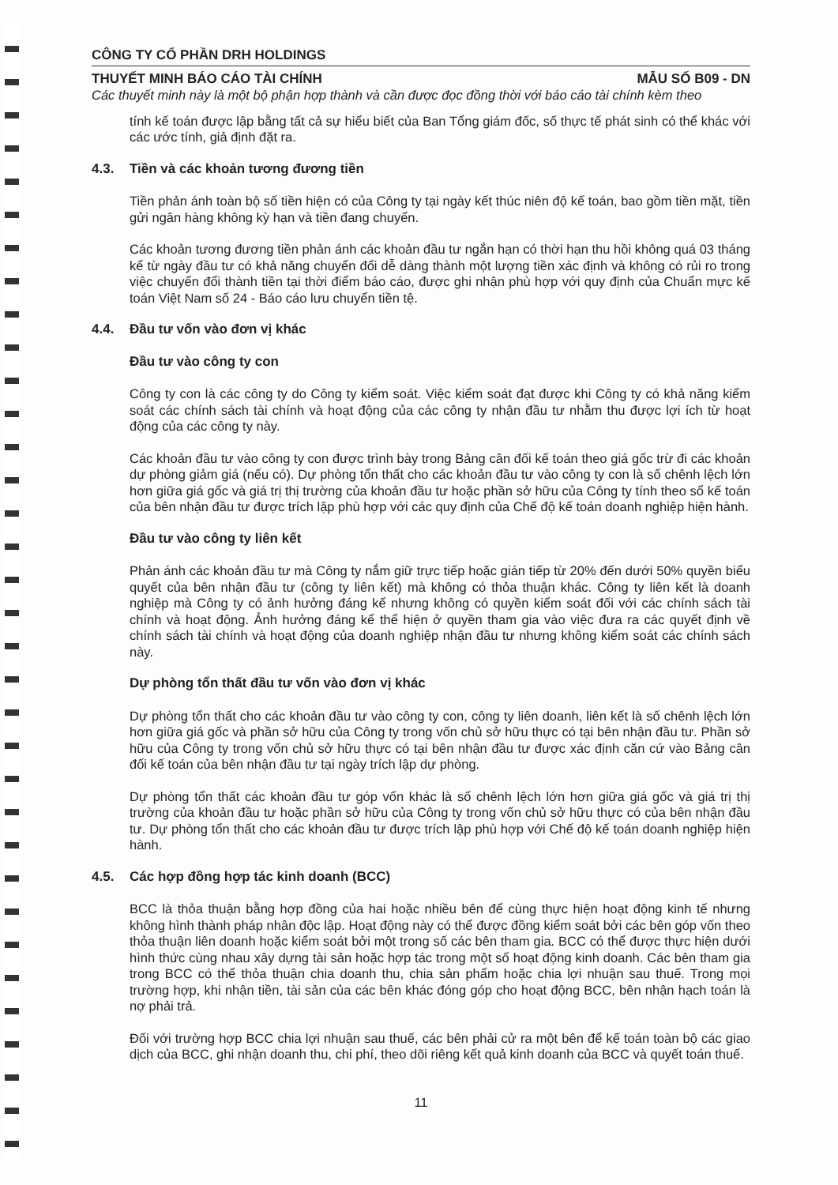CÔNG TY CỔ PHẦN DRH HOLDINGS
THUYẾT MINH BÁO CÁO TÀI CHÍNH MẪU SỐ B09 - DN
Các thuyết minh này là một bộ phận hợp thành và cần được đọc đồng thời với báo cáo tài chính kèm theo
tính kế toán được lập bằng tất cả sự hiểu biết của Ban Tổng giám đốc, số thực tế phát sinh có thể khác với các ước tính, giả định đặt ra.
4.3. Tiền và các khoản tương đương tiền
Tiền phản ánh toàn bộ số tiền hiện có của Công ty tại ngày kết thúc niên độ kế toán, bao gồm tiền mặt, tiền gửi ngân hàng không kỳ hạn và tiền đang chuyển.
Các khoản tương đương tiền phản ánh các khoản đầu tư ngắn hạn có thời hạn thu hồi không quá 03 tháng kể từ ngày đầu tư có khả năng chuyển đổi dễ dàng thành một lượng tiền xác định và không có rủi ro trong việc chuyển đổi thành tiền tại thời điểm báo cáo, được ghi nhận phù hợp với quy định của Chuẩn mực kế toán Việt Nam số 24 - Báo cáo lưu chuyển tiền tệ.
4.4. Đầu tư vốn vào đơn vị khác
Đầu tư vào công ty con
Công ty con là các công ty do Công ty kiểm soát. Việc kiểm soát đạt được khi Công ty có khả năng kiểm soát các chính sách tài chính và hoạt động của các công ty nhận đầu tư nhằm thu được lợi ích từ hoạt động của các công ty này.
Các khoản đầu tư vào công ty con được trình bày trong Bảng cân đối kế toán theo giá gốc trừ đi các khoản dự phòng giảm giá (nếu có). Dự phòng tổn thất cho các khoản đầu tư vào công ty con là số chênh lệch lớn hơn giữa giá gốc và giá trị thị trường của khoản đầu tư hoặc phần sở hữu của Công ty tính theo sổ kế toán của bên nhận đầu tư được trích lập phù hợp với các quy định của Chế độ kế toán doanh nghiệp hiện hành.
Đầu tư vào công ty liên kết
Phản ánh các khoản đầu tư mà Công ty nắm giữ trực tiếp hoặc gián tiếp từ 20% đến dưới 50% quyền biểu quyết của bên nhận đầu tư (công ty liên kết) mà không có thỏa thuận khác. Công ty liên kết là doanh nghiệp mà Công ty có ảnh hưởng đáng kể nhưng không có quyền kiểm soát đối với các chính sách tài chính và hoạt động. Ảnh hưởng đáng kể thể hiện ở quyền tham gia vào việc đưa ra các quyết định về chính sách tài chính và hoạt động của doanh nghiệp nhận đầu tư nhưng không kiểm soát các chính sách này.
Dự phòng tổn thất đầu tư vốn vào đơn vị khác
Dự phòng tổn thất cho các khoản đầu tư vào công ty con, công ty liên doanh, liên kết là số chênh lệch lớn hơn giữa giá gốc và phần sở hữu của Công ty trong vốn chủ sở hữu thực có tại bên nhận đầu tư. Phần sở hữu của Công ty trong vốn chủ sở hữu thực có tại bên nhận đầu tư được xác định căn cứ vào Bảng cân đối kế toán của bên nhận đầu tư tại ngày trích lập dự phòng.
Dự phòng tổn thất các khoản đầu tư góp vốn khác là số chênh lệch lớn hơn giữa giá gốc và giá trị thị trường của khoản đầu tư hoặc phần sở hữu của Công ty trong vốn chủ sở hữu thực có của bên nhận đầu tư. Dự phòng tổn thất cho các khoản đầu tư được trích lập phù hợp với Chế độ kế toán doanh nghiệp hiện hành.
4.5. Các hợp đồng hợp tác kinh doanh (BCC)
BCC là thỏa thuận bằng hợp đồng của hai hoặc nhiều bên để cùng thực hiện hoạt động kinh tế nhưng không hình thành pháp nhân độc lập. Hoạt động này có thể được đồng kiểm soát bởi các bên góp vốn theo thỏa thuận liên doanh hoặc kiểm soát bởi một trong số các bên tham gia. BCC có thể được thực hiện dưới hình thức cùng nhau xây dựng tài sản hoặc hợp tác trong một số hoạt động kinh doanh. Các bên tham gia trong BCC có thể thỏa thuận chia doanh thu, chia sản phẩm hoặc chia lợi nhuận sau thuế. Trong mọi trường hợp, khi nhận tiền, tài sản của các bên khác đóng góp cho hoạt động BCC, bên nhận hạch toán là nợ phải trả.
Đối với trường hợp BCC chia lợi nhuận sau thuế, các bên phải cử ra một bên để kế toán toàn bộ các giao dịch của BCC, ghi nhận doanh thu, chi phí, theo dõi riêng kết quả kinh doanh của BCC và quyết toán thuế.
11